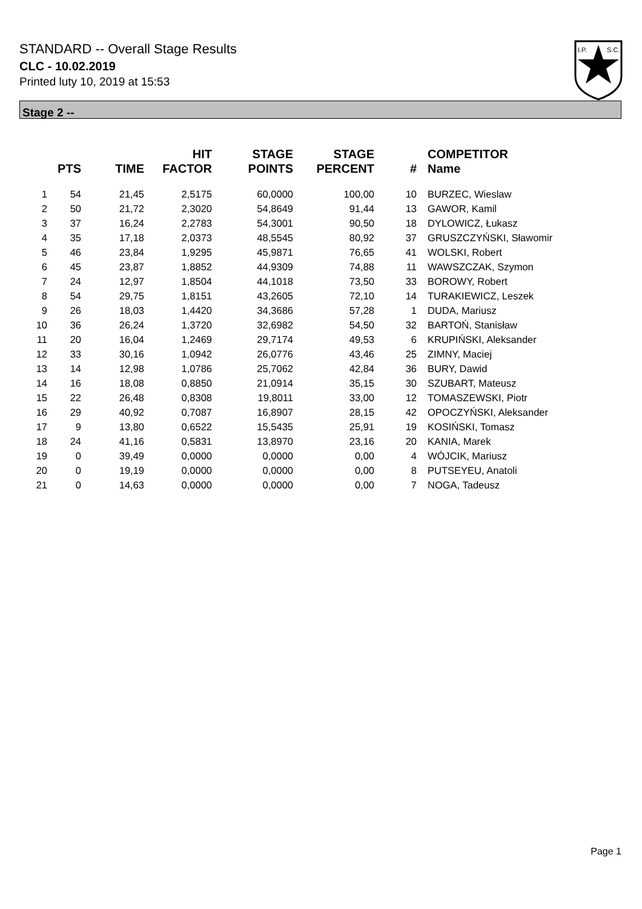STANDARD -- Overall Stage Results
CLC - 10.02.2019
Printed luty 10, 2019 at 15:53
I.P.
S.C.
Stage 2 --
| | PTS | TIME | HIT FACTOR | STAGE POINTS | STAGE PERCENT | # | COMPETITOR Name |
| --- | --- | --- | --- | --- | --- | --- | --- |
| 1 | 54 | 21,45 | 2,5175 | 60,0000 | 100,00 | 10 | BURZEC, Wieslaw |
| 2 | 50 | 21,72 | 2,3020 | 54,8649 | 91,44 | 13 | GAWOR, Kamil |
| 3 | 37 | 16,24 | 2,2783 | 54,3001 | 90,50 | 18 | DYLOWICZ, Łukasz |
| 4 | 35 | 17,18 | 2,0373 | 48,5545 | 80,92 | 37 | GRUSZCZYŃSKI, Sławomir |
| 5 | 46 | 23,84 | 1,9295 | 45,9871 | 76,65 | 41 | WOLSKI, Robert |
| 6 | 45 | 23,87 | 1,8852 | 44,9309 | 74,88 | 11 | WAWSZCZAK, Szymon |
| 7 | 24 | 12,97 | 1,8504 | 44,1018 | 73,50 | 33 | BOROWY, Robert |
| 8 | 54 | 29,75 | 1,8151 | 43,2605 | 72,10 | 14 | TURAKIEWICZ, Leszek |
| 9 | 26 | 18,03 | 1,4420 | 34,3686 | 57,28 | 1 | DUDA, Mariusz |
| 10 | 36 | 26,24 | 1,3720 | 32,6982 | 54,50 | 32 | BARTOŃ, Stanisław |
| 11 | 20 | 16,04 | 1,2469 | 29,7174 | 49,53 | 6 | KRUPIŃSKI, Aleksander |
| 12 | 33 | 30,16 | 1,0942 | 26,0776 | 43,46 | 25 | ZIMNY, Maciej |
| 13 | 14 | 12,98 | 1,0786 | 25,7062 | 42,84 | 36 | BURY, Dawid |
| 14 | 16 | 18,08 | 0,8850 | 21,0914 | 35,15 | 30 | SZUBART, Mateusz |
| 15 | 22 | 26,48 | 0,8308 | 19,8011 | 33,00 | 12 | TOMASZEWSKI, Piotr |
| 16 | 29 | 40,92 | 0,7087 | 16,8907 | 28,15 | 42 | OPOCZYŃSKI, Aleksander |
| 17 | 9 | 13,80 | 0,6522 | 15,5435 | 25,91 | 19 | KOSIŃSKI, Tomasz |
| 18 | 24 | 41,16 | 0,5831 | 13,8970 | 23,16 | 20 | KANIA, Marek |
| 19 | 0 | 39,49 | 0,0000 | 0,0000 | 0,00 | 4 | WÓJCIK, Mariusz |
| 20 | 0 | 19,19 | 0,0000 | 0,0000 | 0,00 | 8 | PUTSEYEU, Anatoli |
| 21 | 0 | 14,63 | 0,0000 | 0,0000 | 0,00 | 7 | NOGA, Tadeusz |
Page 1